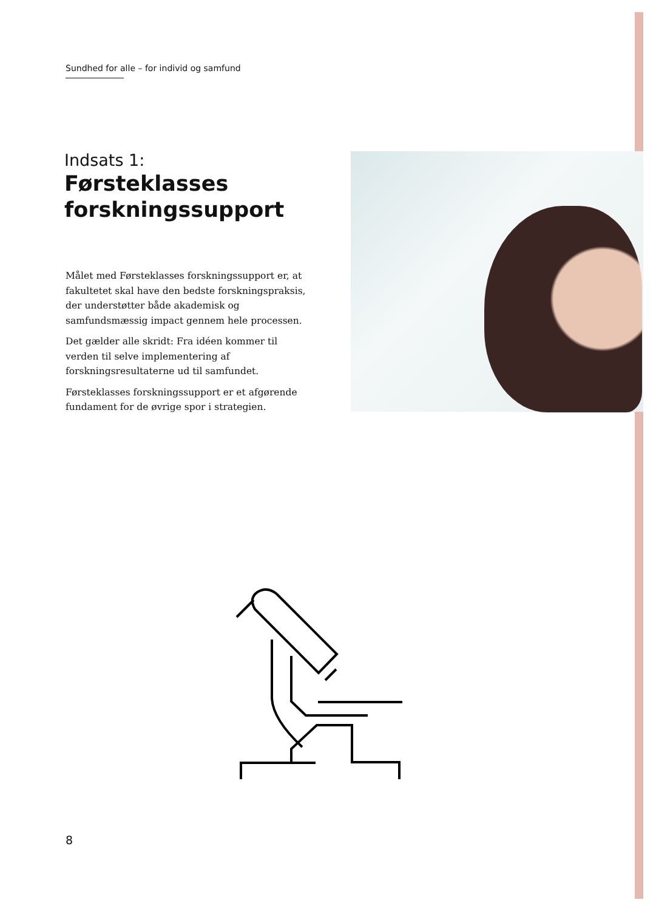Sundhed for alle – for individ og samfund
Indsats 1:
Førsteklasses forskningssupport
Målet med Førsteklasses forskningssupport er, at fakultetet skal have den bedste forskningspraksis, der understøtter både akademisk og samfundsmæssig impact gennem hele processen.
Det gælder alle skridt: Fra idéen kommer til verden til selve implementering af forskningsresultaterne ud til samfundet.
Førsteklasses forskningssupport er et afgørende fundament for de øvrige spor i strategien.
8